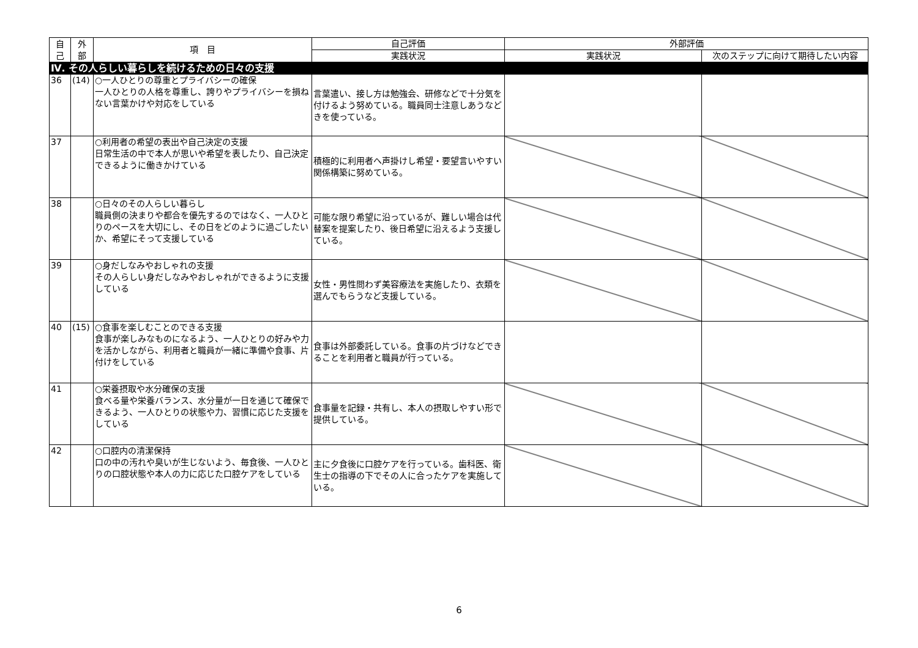| 自 己 | 外 部 | 項 目 | 自己評価 | 外部評価 | |
| --- | --- | --- | --- | --- | --- |
| | | | 実践状況 | 実践状況 | 次のステップに向けて期待したい内容 |
| Ⅳ. その人らしい暮らしを続けるための日々の支援 | | | | | |
| 36 | (14) | ○一人ひとりの尊重とプライバシーの確保 一人ひとりの人格を尊重し、誇りやプライバシーを損ねない言葉かけや対応をしている | 言葉遣い、接し方は勉強会、研修などで十分気を付けるよう努めている。職員同士注意しあうなどきを使っている。 | | |
| 37 | | ○利用者の希望の表出や自己決定の支援 日常生活の中で本人が思いや希望を表したり、自己決定できるように働きかけている | 積極的に利用者へ声掛けし希望・要望言いやすい関係構築に努めている。 | | |
| 38 | | ○日々のその人らしい暮らし 職員側の決まりや都合を優先するのではなく、一人ひとりのペースを大切にし、その日をどのように過ごしたいか、希望にそって支援している | 可能な限り希望に沿っているが、難しい場合は代替案を提案したり、後日希望に沿えるよう支援している。 | | |
| 39 | | ○身だしなみやおしゃれの支援 その人らしい身だしなみやおしゃれができるように支援している | 女性・男性問わず美容療法を実施したり、衣類を選んでもらうなど支援している。 | | |
| 40 | (15) | ○食事を楽しむことのできる支援 食事が楽しみなものになるよう、一人ひとりの好みや力を活かしながら、利用者と職員が一緒に準備や食事、片付けをしている | 食事は外部委託している。食事の片づけなどできることを利用者と職員が行っている。 | | |
| 41 | | ○栄養摂取や水分確保の支援 食べる量や栄養バランス、水分量が一日を通じて確保できるよう、一人ひとりの状態や力、習慣に応じた支援をしている | 食事量を記録・共有し、本人の摂取しやすい形で提供している。 | | |
| 42 | | ○口腔内の清潔保持 口の中の汚れや臭いが生じないよう、毎食後、一人ひとりの口腔状態や本人の力に応じた口腔ケアをしている | 主に夕食後に口腔ケアを行っている。歯科医、衛生士の指導の下でその人に合ったケアを実施している。 | | |
6